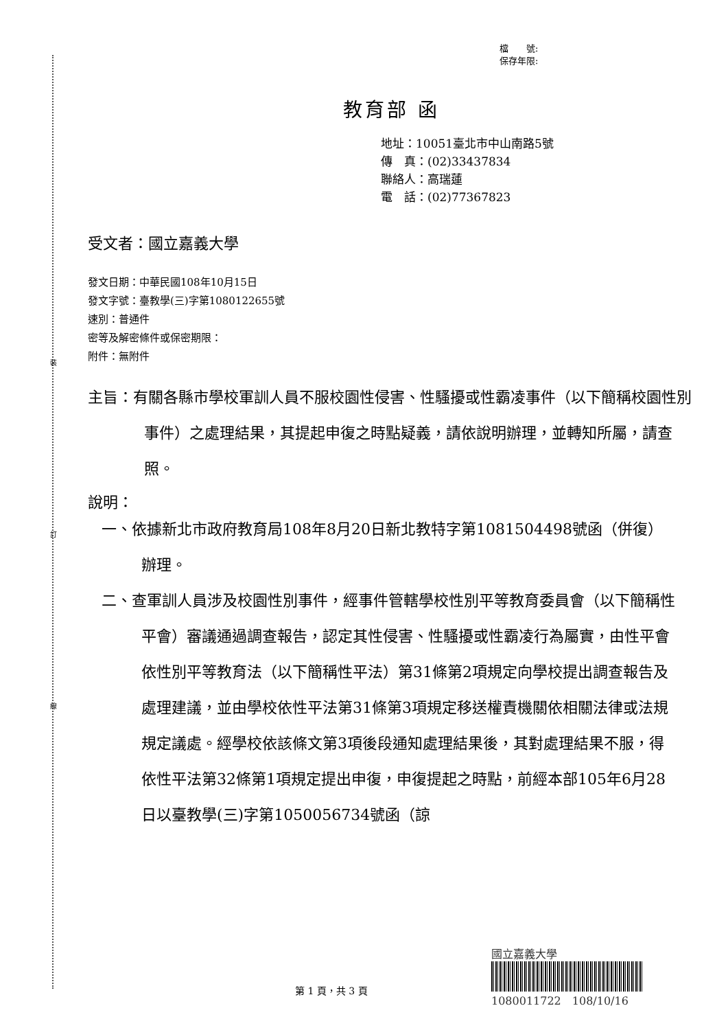裝
訂
線
檔　　號:
保存年限:
教育部 函
地址：10051臺北市中山南路5號
傳　真：(02)33437834
聯絡人：高瑞蓮
電　話：(02)77367823
受文者：國立嘉義大學
發文日期：中華民國108年10月15日
發文字號：臺教學(三)字第1080122655號
速別：普通件
密等及解密條件或保密期限：
附件：無附件
主旨：有關各縣市學校軍訓人員不服校園性侵害、性騷擾或性霸凌事件（以下簡稱校園性別事件）之處理結果，其提起申復之時點疑義，請依說明辦理，並轉知所屬，請查照。
說明：
一、依據新北市政府教育局108年8月20日新北教特字第1081504498號函（併復）辦理。
二、查軍訓人員涉及校園性別事件，經事件管轄學校性別平等教育委員會（以下簡稱性平會）審議通過調查報告，認定其性侵害、性騷擾或性霸凌行為屬實，由性平會依性別平等教育法（以下簡稱性平法）第31條第2項規定向學校提出調查報告及處理建議，並由學校依性平法第31條第3項規定移送權責機關依相關法律或法規規定議處。經學校依該條文第3項後段通知處理結果後，其對處理結果不服，得依性平法第32條第1項規定提出申復，申復提起之時點，前經本部105年6月28日以臺教學(三)字第1050056734號函（諒
第 1 頁，共 3 頁
國立嘉義大學
1080011722　108/10/16